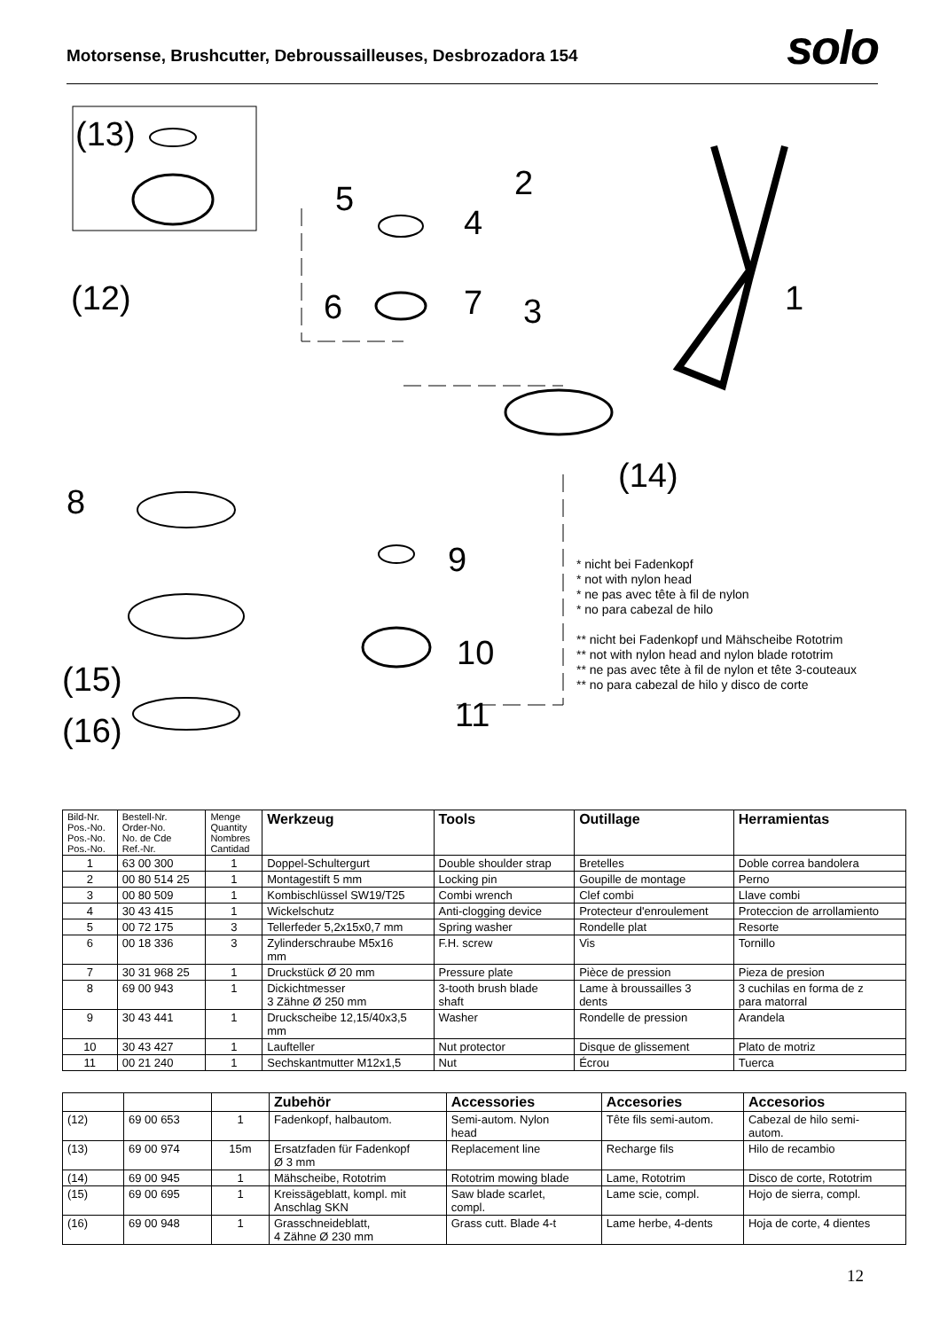Motorsense, Brushcutter, Debroussailleuses, Desbrozadora 154
solo
(13)
(12)
5
4
2
6 7 3 1
(14)
8
9
10
(15)
(16) 11
* nicht bei Fadenkopf
* not with nylon head
* ne pas avec tête à fil de nylon
* no para cabezal de hilo
** nicht bei Fadenkopf und Mähscheibe Rototrim
** not with nylon head and nylon blade rototrim
** ne pas avec tête à fil de nylon et tête 3-couteaux
** no para cabezal de hilo y disco de corte
| Bild-Nr. Pos.-No. Pos.-No. Pos.-No. | Bestell-Nr. Order-No. No. de Cde Ref.-Nr. | Menge Quantity Nombres Cantidad | Werkzeug | Tools | Outillage | Herramientas |
| --- | --- | --- | --- | --- | --- | --- |
| 1 | 63 00 300 | 1 | Doppel-Schultergurt | Double shoulder strap | Bretelles | Doble correa bandolera |
| 2 | 00 80 514 25 | 1 | Montagestift 5 mm | Locking pin | Goupille de montage | Perno |
| 3 | 00 80 509 | 1 | Kombischlüssel SW19/T25 | Combi wrench | Clef combi | Llave combi |
| 4 | 30 43 415 | 1 | Wickelschutz | Anti-clogging device | Protecteur d'enroulement | Proteccion de arrollamiento |
| 5 | 00 72 175 | 3 | Tellerfeder 5,2x15x0,7 mm | Spring washer | Rondelle plat | Resorte |
| 6 | 00 18 336 | 3 | Zylinderschraube M5x16 mm | F.H. screw | Vis | Tornillo |
| 7 | 30 31 968 25 | 1 | Druckstück Ø 20 mm | Pressure plate | Pièce de pression | Pieza de presion |
| 8 | 69 00 943 | 1 | Dickichtmesser 3 Zähne Ø 250 mm | 3-tooth brush blade shaft | Lame à broussailles 3 dents | 3 cuchilas en forma de z para matorral |
| 9 | 30 43 441 | 1 | Druckscheibe 12,15/40x3,5 mm | Washer | Rondelle de pression | Arandela |
| 10 | 30 43 427 | 1 | Laufteller | Nut protector | Disque de glissement | Plato de motriz |
| 11 | 00 21 240 | 1 | Sechskantmutter M12x1,5 | Nut | Écrou | Tuerca |
| | | | Zubehör | Accessories | Accesories | Accesorios |
| --- | --- | --- | --- | --- | --- | --- |
| (12) | 69 00 653 | 1 | Fadenkopf, halbautom. | Semi-autom. Nylon head | Tête fils semi-autom. | Cabezal de hilo semi- autom. |
| (13) | 69 00 974 | 15m | Ersatzfaden für Fadenkopf Ø 3 mm | Replacement line | Recharge fils | Hilo de recambio |
| (14) | 69 00 945 | 1 | Mähscheibe, Rototrim | Rototrim mowing blade | Lame, Rototrim | Disco de corte, Rototrim |
| (15) | 69 00 695 | 1 | Kreissägeblatt, kompl. mit Anschlag SKN | Saw blade scarlet, compl. | Lame scie, compl. | Hojo de sierra, compl. |
| (16) | 69 00 948 | 1 | Grasschneideblatt, 4 Zähne Ø 230 mm | Grass cutt. Blade 4-t | Lame herbe, 4-dents | Hoja de corte, 4 dientes |
12